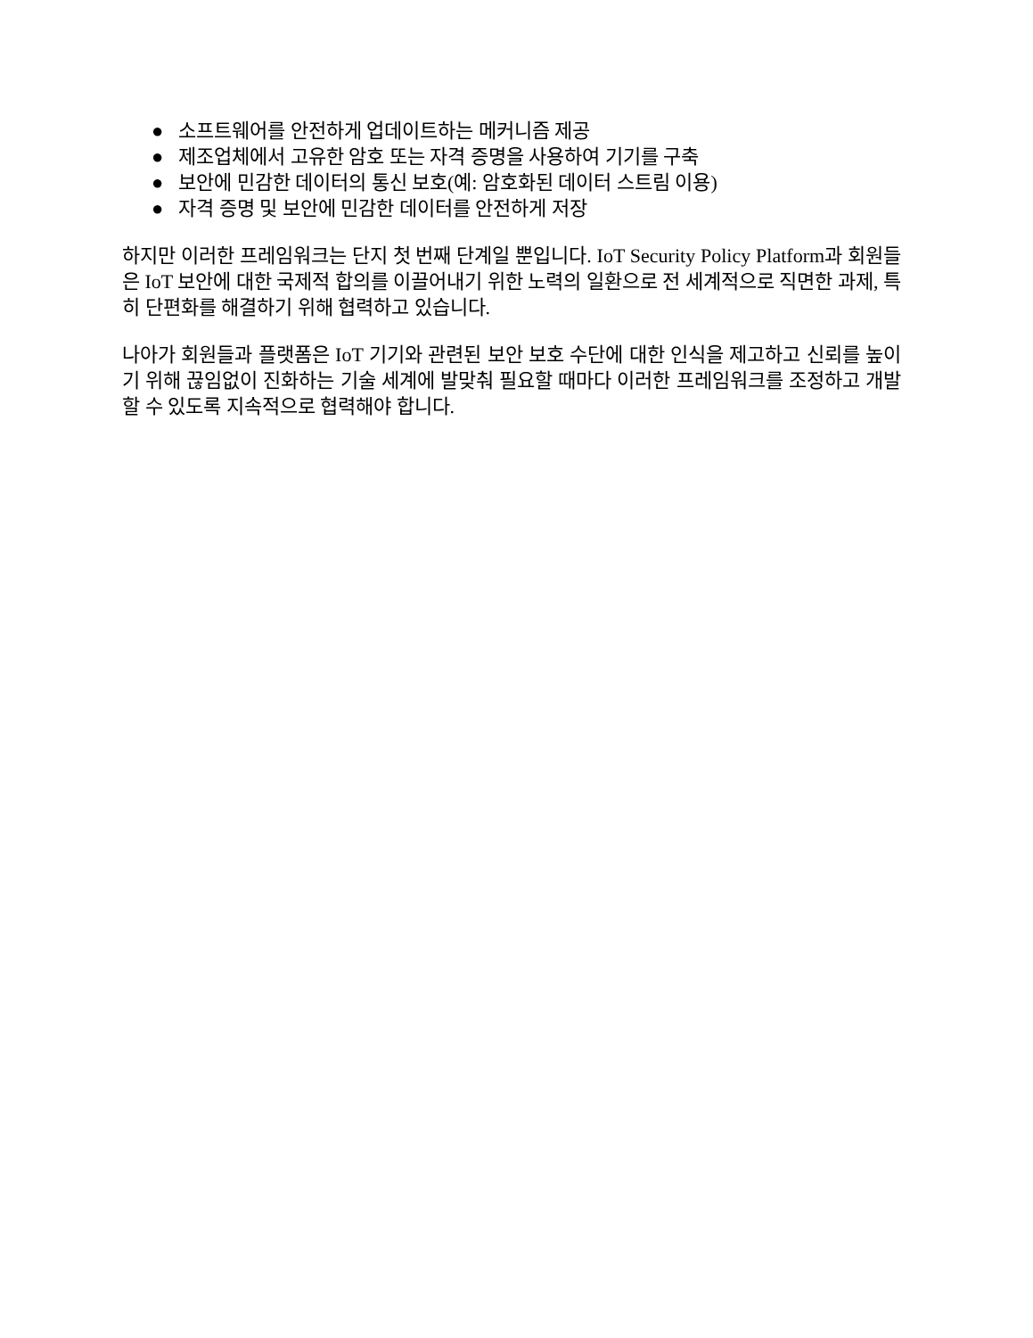● 소프트웨어를 안전하게 업데이트하는 메커니즘 제공
● 제조업체에서 고유한 암호 또는 자격 증명을 사용하여 기기를 구축
● 보안에 민감한 데이터의 통신 보호(예: 암호화된 데이터 스트림 이용)
● 자격 증명 및 보안에 민감한 데이터를 안전하게 저장
하지만 이러한 프레임워크는 단지 첫 번째 단계일 뿐입니다. IoT Security Policy Platform과 회원들은 IoT 보안에 대한 국제적 합의를 이끌어내기 위한 노력의 일환으로 전 세계적으로 직면한 과제, 특히 단편화를 해결하기 위해 협력하고 있습니다.
나아가 회원들과 플랫폼은 IoT 기기와 관련된 보안 보호 수단에 대한 인식을 제고하고 신뢰를 높이기 위해 끊임없이 진화하는 기술 세계에 발맞춰 필요할 때마다 이러한 프레임워크를 조정하고 개발할 수 있도록 지속적으로 협력해야 합니다.